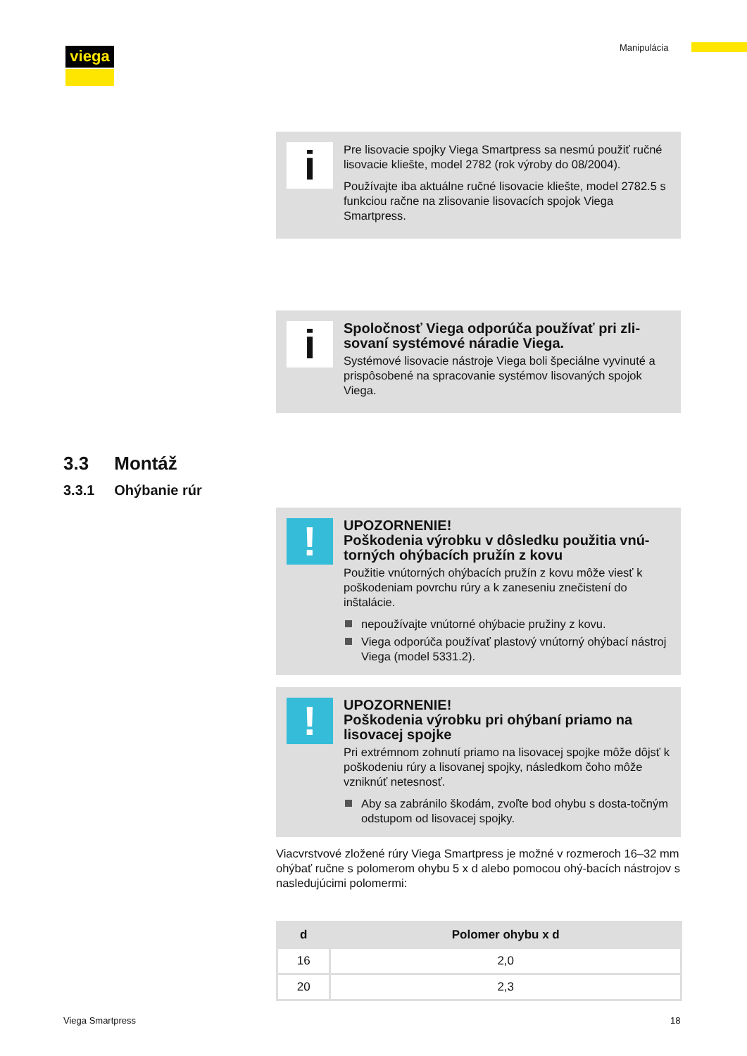viega Manipulácia
i
Pre lisovacie spojky Viega Smartpress sa nesmú použiť ručné lisovacie kliešte, model 2782 (rok výroby do 08/2004).
Používajte iba aktuálne ručné lisovacie kliešte, model 2782.5 s funkciou račne na zlisovanie lisovacích spojok Viega Smartpress.
i
Spoločnosť Viega odporúča používať pri zli-sovaní systémové náradie Viega.
Systémové lisovacie nástroje Viega boli špeciálne vyvinuté a prispôsobené na spracovanie systémov lisovaných spojok Viega.
3.3 Montáž
3.3.1 Ohýbanie rúr
!
UPOZORNENIE!
Poškodenia výrobku v dôsledku použitia vnú-torných ohýbacích pružín z kovu
Použitie vnútorných ohýbacích pružín z kovu môže viesť k poškodeniam povrchu rúry a k zaneseniu znečistení do inštalácie.
nepoužívajte vnútorné ohýbacie pružiny z kovu.
Viega odporúča používať plastový vnútorný ohýbací nástroj Viega (model 5331.2).
!
UPOZORNENIE!
Poškodenia výrobku pri ohýbaní priamo na lisovacej spojke
Pri extrémnom zohnutí priamo na lisovacej spojke môže dôjsť k poškodeniu rúry a lisovanej spojky, následkom čoho môže vzniknúť netesnosť.
Aby sa zabránilo škodám, zvoľte bod ohybu s dosta-točným odstupom od lisovacej spojky.
Viacvrstvové zložené rúry Viega Smartpress je možné v rozmeroch 16–32 mm ohýbať ručne s polomerom ohybu 5 x d alebo pomocou ohý-bacích nástrojov s nasledujúcimi polomermi:
| d | Polomer ohybu x d |
| --- | --- |
| 16 | 2,0 |
| 20 | 2,3 |
Viega Smartpress 18